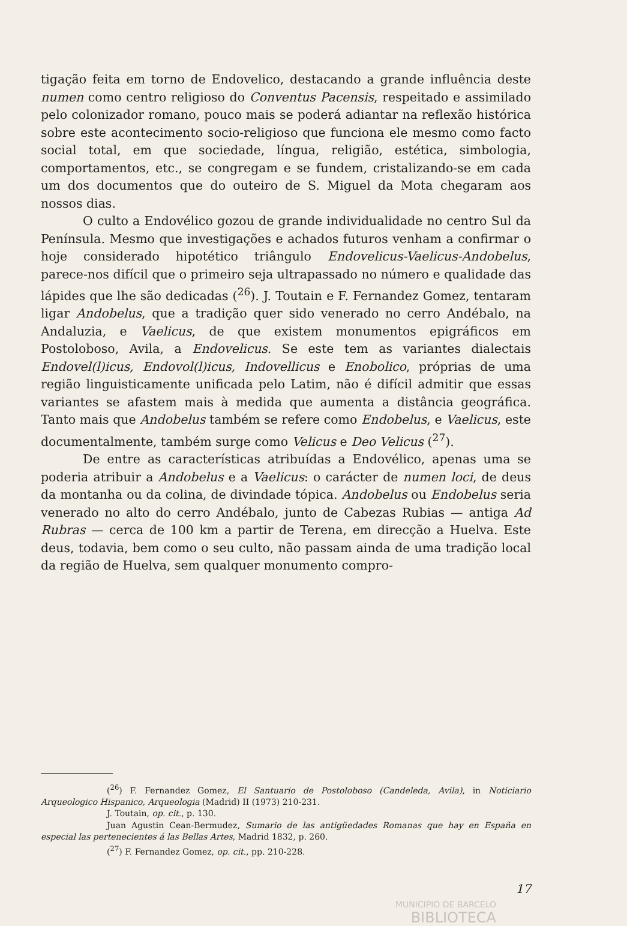tigação feita em torno de Endovelico, destacando a grande influência deste numen como centro religioso do Conventus Pacensis, respeitado e assimilado pelo colonizador romano, pouco mais se poderá adiantar na reflexão histórica sobre este acontecimento socio-religioso que funciona ele mesmo como facto social total, em que sociedade, língua, religião, estética, simbologia, comportamentos, etc., se congregam e se fundem, cristalizando-se em cada um dos documentos que do outeiro de S. Miguel da Mota chegaram aos nossos dias.
O culto a Endovélico gozou de grande individualidade no centro Sul da Península. Mesmo que investigações e achados futuros venham a confirmar o hoje considerado hipotético triângulo Endovelicus-Vaelicus-Andobelus, parece-nos difícil que o primeiro seja ultrapassado no número e qualidade das lápides que lhe são dedicadas (<sup>26</sup>). J. Toutain e F. Fernandez Gomez, tentaram ligar Andobelus, que a tradição quer sido venerado no cerro Andébalo, na Andaluzia, e Vaelicus, de que existem monumentos epigráficos em Postoloboso, Avila, a Endovelicus. Se este tem as variantes dialectais Endovel(l)icus, Endovol(l)icus, Indovellicus e Enobolico, próprias de uma região linguisticamente unificada pelo Latim, não é difícil admitir que essas variantes se afastem mais à medida que aumenta a distância geográfica. Tanto mais que Andobelus também se refere como Endobelus, e Vaelicus, este documentalmente, também surge como Velicus e Deo Velicus (<sup>27</sup>).
De entre as características atribuídas a Endovélico, apenas uma se poderia atribuir a Andobelus e a Vaelicus: o carácter de numen loci, de deus da montanha ou da colina, de divindade tópica. Andobelus ou Endobelus seria venerado no alto do cerro Andébalo, junto de Cabezas Rubias — antiga Ad Rubras — cerca de 100 km a partir de Terena, em direcção a Huelva. Este deus, todavia, bem como o seu culto, não passam ainda de uma tradição local da região de Huelva, sem qualquer monumento compro-
(<sup>26</sup>) F. Fernandez Gomez, El Santuario de Postoloboso (Candeleda, Avila), in Noticiario Arqueologico Hispanico, Arqueologia (Madrid) II (1973) 210-231.
J. Toutain, op. cit., p. 130.
Juan Agustin Cean-Bermudez, Sumario de las antigüedades Romanas que hay en España en especial las pertenecientes á las Bellas Artes, Madrid 1832, p. 260.
(<sup>27</sup>) F. Fernandez Gomez, op. cit., pp. 210-228.
17
MUNICIPIO DE BARCELO
BIBLIOTECA